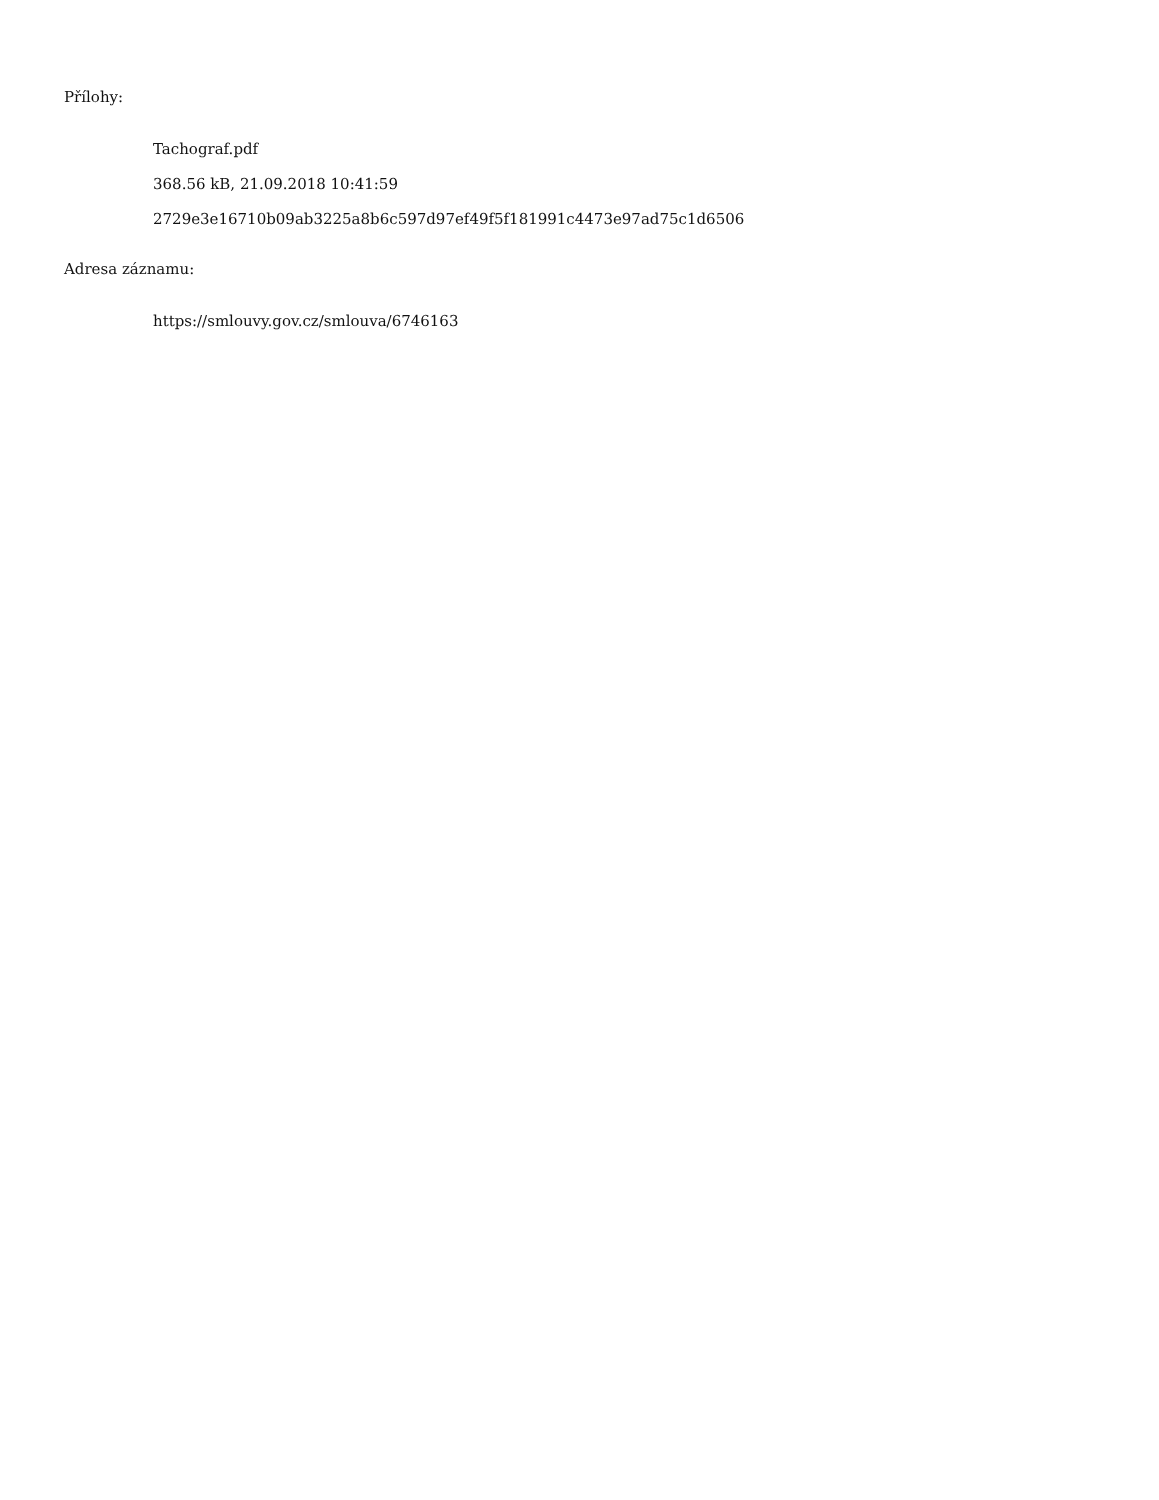Přílohy:
Tachograf.pdf
368.56 kB, 21.09.2018 10:41:59
2729e3e16710b09ab3225a8b6c597d97ef49f5f181991c4473e97ad75c1d6506
Adresa záznamu:
https://smlouvy.gov.cz/smlouva/6746163